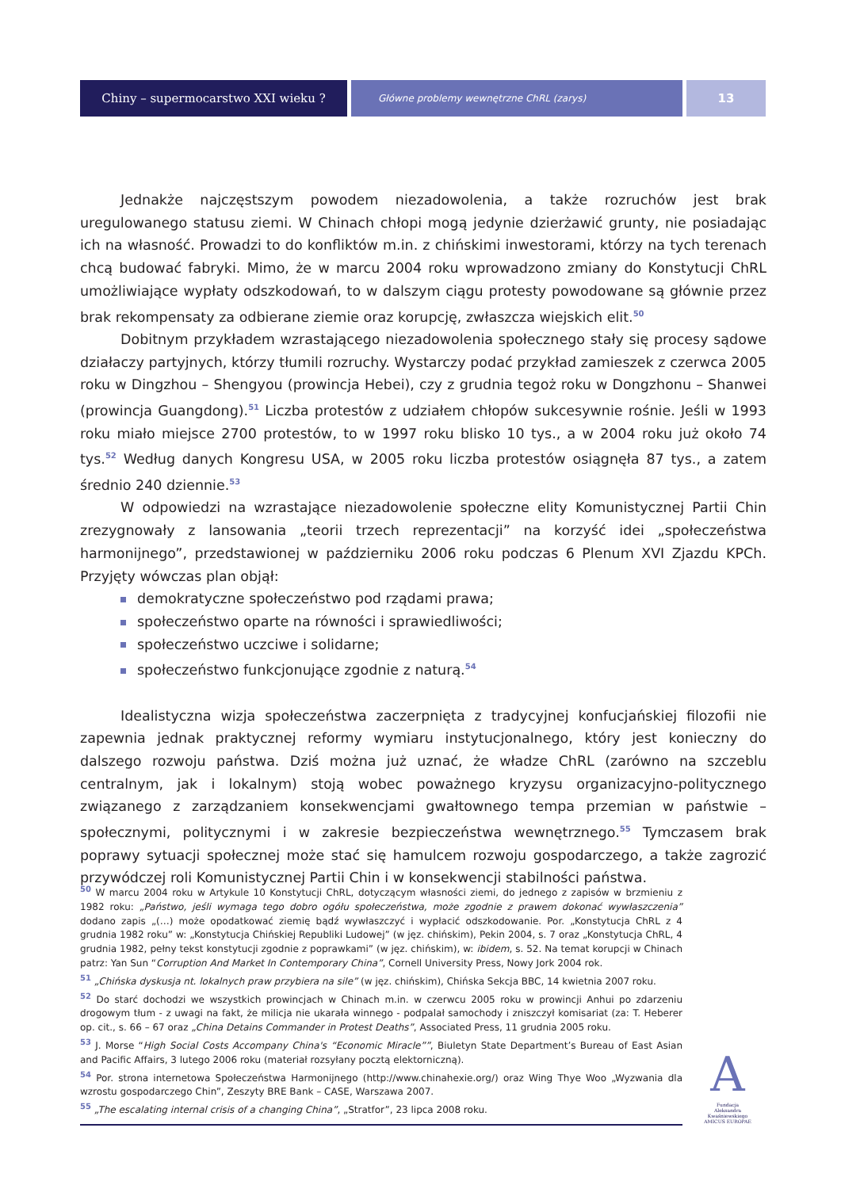Chiny – supermocarstwo XXI wieku ?
Główne problemy wewnętrzne ChRL (zarys)
13
Jednakże najczęstszym powodem niezadowolenia, a także rozruchów jest brak uregulowanego statusu ziemi. W Chinach chłopi mogą jedynie dzierżawić grunty, nie posiadając ich na własność. Prowadzi to do konfliktów m.in. z chińskimi inwestorami, którzy na tych terenach chcą budować fabryki. Mimo, że w marcu 2004 roku wprowadzono zmiany do Konstytucji ChRL umożliwiające wypłaty odszkodowań, to w dalszym ciągu protesty powodowane są głównie przez brak rekompensaty za odbierane ziemie oraz korupcję, zwłaszcza wiejskich elit.<sup>50</sup>
Dobitnym przykładem wzrastającego niezadowolenia społecznego stały się procesy sądowe działaczy partyjnych, którzy tłumili rozruchy. Wystarczy podać przykład zamieszek z czerwca 2005 roku w Dingzhou – Shengyou (prowincja Hebei), czy z grudnia tegoż roku w Dongzhonu – Shanwei (prowincja Guangdong).<sup>51</sup> Liczba protestów z udziałem chłopów sukcesywnie rośnie. Jeśli w 1993 roku miało miejsce 2700 protestów, to w 1997 roku blisko 10 tys., a w 2004 roku już około 74 tys.<sup>52</sup> Według danych Kongresu USA, w 2005 roku liczba protestów osiągnęła 87 tys., a zatem średnio 240 dziennie.<sup>53</sup>
W odpowiedzi na wzrastające niezadowolenie społeczne elity Komunistycznej Partii Chin zrezygnowały z lansowania „teorii trzech reprezentacji” na korzyść idei „społeczeństwa harmonijnego”, przedstawionej w październiku 2006 roku podczas 6 Plenum XVI Zjazdu KPCh. Przyjęty wówczas plan objął:
demokratyczne społeczeństwo pod rządami prawa;
społeczeństwo oparte na równości i sprawiedliwości;
społeczeństwo uczciwe i solidarne;
społeczeństwo funkcjonujące zgodnie z naturą.<sup>54</sup>
Idealistyczna wizja społeczeństwa zaczerpnięta z tradycyjnej konfucjańskiej filozofii nie zapewnia jednak praktycznej reformy wymiaru instytucjonalnego, który jest konieczny do dalszego rozwoju państwa. Dziś można już uznać, że władze ChRL (zarówno na szczeblu centralnym, jak i lokalnym) stoją wobec poważnego kryzysu organizacyjno-politycznego związanego z zarządzaniem konsekwencjami gwałtownego tempa przemian w państwie – społecznymi, politycznymi i w zakresie bezpieczeństwa wewnętrznego.<sup>55</sup> Tymczasem brak poprawy sytuacji społecznej może stać się hamulcem rozwoju gospodarczego, a także zagrozić przywódczej roli Komunistycznej Partii Chin i w konsekwencji stabilności państwa.
<sup>50</sup> W marcu 2004 roku w Artykule 10 Konstytucji ChRL, dotyczącym własności ziemi, do jednego z zapisów w brzmieniu z 1982 roku: „Państwo, jeśli wymaga tego dobro ogółu społeczeństwa, może zgodnie z prawem dokonać wywłaszczenia” dodano zapis „(…) może opodatkować ziemię bądź wywłaszczyć i wypłacić odszkodowanie. Por. „Konstytucja ChRL z 4 grudnia 1982 roku” w: „Konstytucja Chińskiej Republiki Ludowej” (w jęz. chińskim), Pekin 2004, s. 7 oraz „Konstytucja ChRL, 4 grudnia 1982, pełny tekst konstytucji zgodnie z poprawkami” (w jęz. chińskim), w: ibidem, s. 52. Na temat korupcji w Chinach patrz: Yan Sun “Corruption And Market In Contemporary China”, Cornell University Press, Nowy Jork 2004 rok.
<sup>51</sup> „Chińska dyskusja nt. lokalnych praw przybiera na sile” (w jęz. chińskim), Chińska Sekcja BBC, 14 kwietnia 2007 roku.
<sup>52</sup> Do starć dochodzi we wszystkich prowincjach w Chinach m.in. w czerwcu 2005 roku w prowincji Anhui po zdarzeniu drogowym tłum - z uwagi na fakt, że milicja nie ukarała winnego - podpalał samochody i zniszczył komisariat (za: T. Heberer op. cit., s. 66 – 67 oraz „China Detains Commander in Protest Deaths”, Associated Press, 11 grudnia 2005 roku.
<sup>53</sup> J. Morse “High Social Costs Accompany China's “Economic Miracle””, Biuletyn State Department’s Bureau of East Asian and Pacific Affairs, 3 lutego 2006 roku (materiał rozsyłany pocztą elektorniczną).
<sup>54</sup> Por. strona internetowa Społeczeństwa Harmonijnego (http://www.chinahexie.org/) oraz Wing Thye Woo „Wyzwania dla wzrostu gospodarczego Chin”, Zeszyty BRE Bank – CASE, Warszawa 2007.
<sup>55</sup> „The escalating internal crisis of a changing China”, „Stratfor”, 23 lipca 2008 roku.
A
Fundacja
Aleksandra Kwaśniewskiego
AMICUS EUROPAE